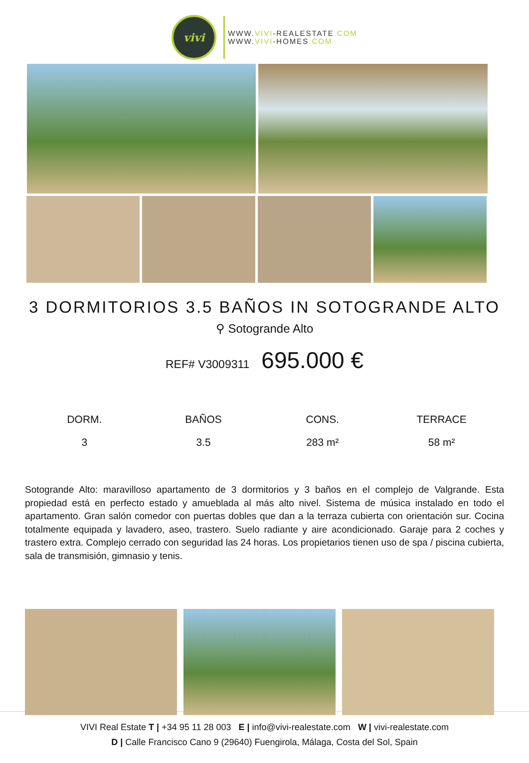vivi
WWW.VIVI-REALESTATE.COM
WWW.VIVI-HOMES.COM
3 DORMITORIOS 3.5 BAÑOS IN SOTOGRANDE ALTO
⚲ Sotogrande Alto
REF# V3009311 695.000 €
DORM.
3
BAÑOS
3.5
CONS.
283 m²
TERRACE
58 m²
Sotogrande Alto: maravilloso apartamento de 3 dormitorios y 3 baños en el complejo de Valgrande. Esta propiedad está en perfecto estado y amueblada al más alto nivel. Sistema de música instalado en todo el apartamento. Gran salón comedor con puertas dobles que dan a la terraza cubierta con orientación sur. Cocina totalmente equipada y lavadero, aseo, trastero. Suelo radiante y aire acondicionado. Garaje para 2 coches y trastero extra. Complejo cerrado con seguridad las 24 horas. Los propietarios tienen uso de spa / piscina cubierta, sala de transmisión, gimnasio y tenis.
VIVI Real Estate T | +34 95 11 28 003 E | info@vivi-realestate.com W | vivi-realestate.com
D | Calle Francisco Cano 9 (29640) Fuengirola, Málaga, Costa del Sol, Spain